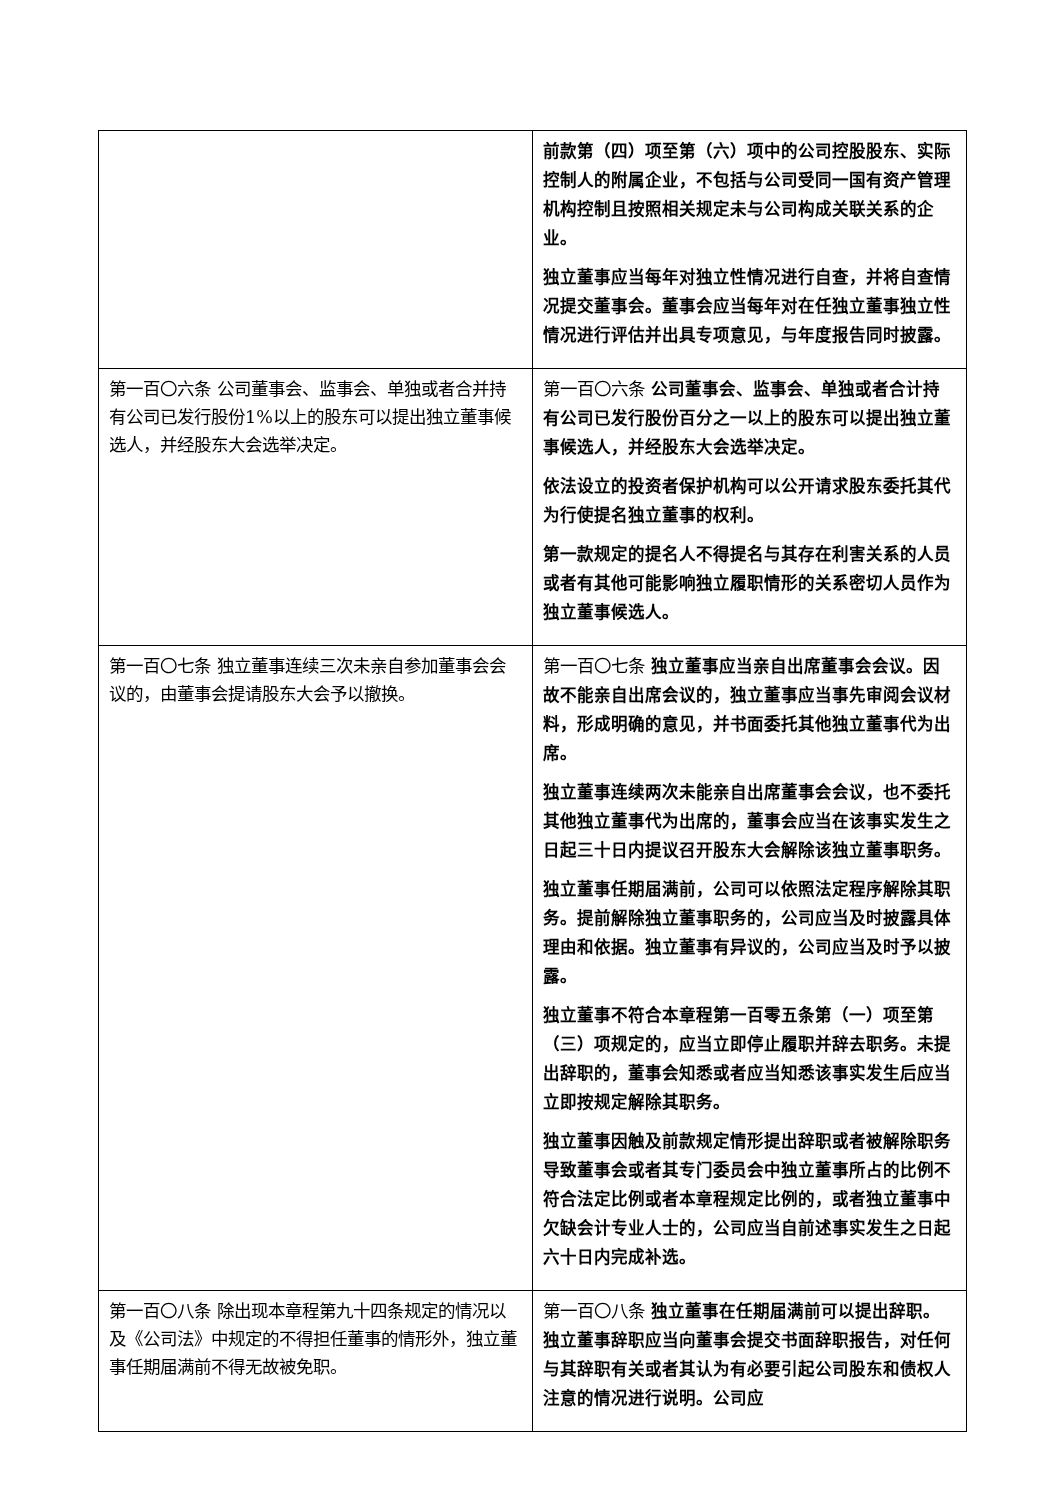| | 前款第（四）项至第（六）项中的公司控股股东、实际控制人的附属企业，不包括与公司受同一国有资产管理机构控制且按照相关规定未与公司构成关联关系的企业。 独立董事应当每年对独立性情况进行自查，并将自查情况提交董事会。董事会应当每年对在任独立董事独立性情况进行评估并出具专项意见，与年度报告同时披露。 |
| 第一百〇六条 公司董事会、监事会、单独或者合并持有公司已发行股份1%以上的股东可以提出独立董事候选人，并经股东大会选举决定。 | 第一百〇六条 公司董事会、监事会、单独或者合计持有公司已发行股份百分之一以上的股东可以提出独立董事候选人，并经股东大会选举决定。 依法设立的投资者保护机构可以公开请求股东委托其代为行使提名独立董事的权利。 第一款规定的提名人不得提名与其存在利害关系的人员或者有其他可能影响独立履职情形的关系密切人员作为独立董事候选人。 |
| 第一百〇七条 独立董事连续三次未亲自参加董事会会议的，由董事会提请股东大会予以撤换。 | 第一百〇七条 独立董事应当亲自出席董事会会议。因故不能亲自出席会议的，独立董事应当事先审阅会议材料，形成明确的意见，并书面委托其他独立董事代为出席。 独立董事连续两次未能亲自出席董事会会议，也不委托其他独立董事代为出席的，董事会应当在该事实发生之日起三十日内提议召开股东大会解除该独立董事职务。 独立董事任期届满前，公司可以依照法定程序解除其职务。提前解除独立董事职务的，公司应当及时披露具体理由和依据。独立董事有异议的，公司应当及时予以披露。 独立董事不符合本章程第一百零五条第（一）项至第（三）项规定的，应当立即停止履职并辞去职务。未提出辞职的，董事会知悉或者应当知悉该事实发生后应当立即按规定解除其职务。 独立董事因触及前款规定情形提出辞职或者被解除职务导致董事会或者其专门委员会中独立董事所占的比例不符合法定比例或者本章程规定比例的，或者独立董事中欠缺会计专业人士的，公司应当自前述事实发生之日起六十日内完成补选。 |
| 第一百〇八条 除出现本章程第九十四条规定的情况以及《公司法》中规定的不得担任董事的情形外，独立董事任期届满前不得无故被免职。 | 第一百〇八条 独立董事在任期届满前可以提出辞职。独立董事辞职应当向董事会提交书面辞职报告，对任何与其辞职有关或者其认为有必要引起公司股东和债权人注意的情况进行说明。公司应 |